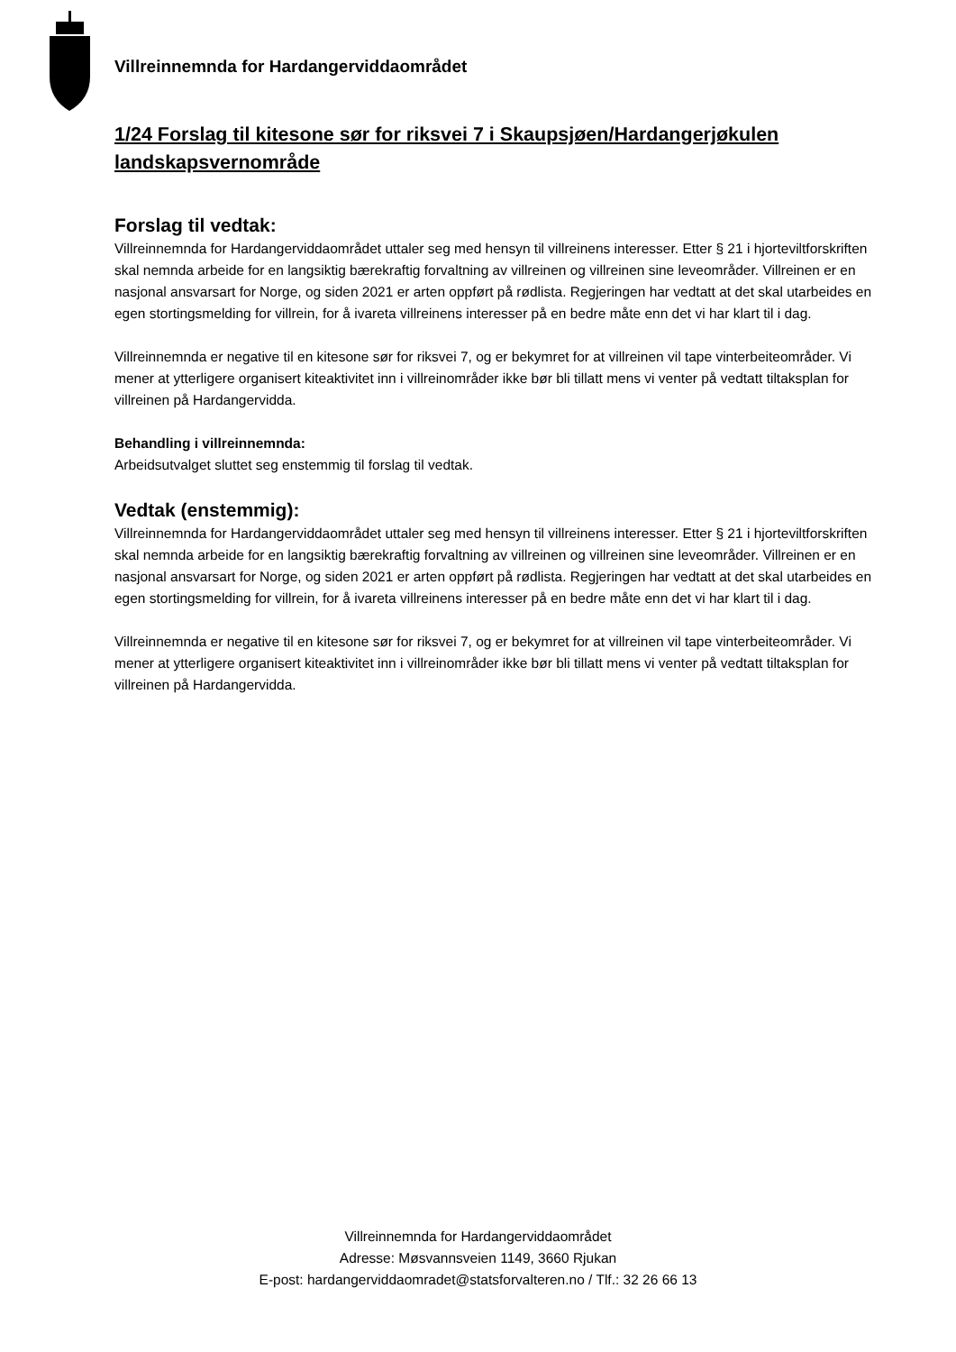Villreinnemnda for Hardangerviddaområdet
1/24 Forslag til kitesone sør for riksvei 7 i Skaupsjøen/Hardangerjøkulen landskapsvernområde
Forslag til vedtak:
Villreinnemnda for Hardangerviddaområdet uttaler seg med hensyn til villreinens interesser. Etter § 21 i hjorteviltforskriften skal nemnda arbeide for en langsiktig bærekraftig forvaltning av villreinen og villreinen sine leveområder. Villreinen er en nasjonal ansvarsart for Norge, og siden 2021 er arten oppført på rødlista. Regjeringen har vedtatt at det skal utarbeides en egen stortingsmelding for villrein, for å ivareta villreinens interesser på en bedre måte enn det vi har klart til i dag.
Villreinnemnda er negative til en kitesone sør for riksvei 7, og er bekymret for at villreinen vil tape vinterbeiteområder. Vi mener at ytterligere organisert kiteaktivitet inn i villreinområder ikke bør bli tillatt mens vi venter på vedtatt tiltaksplan for villreinen på Hardangervidda.
Behandling i villreinnemnda:
Arbeidsutvalget sluttet seg enstemmig til forslag til vedtak.
Vedtak (enstemmig):
Villreinnemnda for Hardangerviddaområdet uttaler seg med hensyn til villreinens interesser. Etter § 21 i hjorteviltforskriften skal nemnda arbeide for en langsiktig bærekraftig forvaltning av villreinen og villreinen sine leveområder. Villreinen er en nasjonal ansvarsart for Norge, og siden 2021 er arten oppført på rødlista. Regjeringen har vedtatt at det skal utarbeides en egen stortingsmelding for villrein, for å ivareta villreinens interesser på en bedre måte enn det vi har klart til i dag.
Villreinnemnda er negative til en kitesone sør for riksvei 7, og er bekymret for at villreinen vil tape vinterbeiteområder. Vi mener at ytterligere organisert kiteaktivitet inn i villreinområder ikke bør bli tillatt mens vi venter på vedtatt tiltaksplan for villreinen på Hardangervidda.
Villreinnemnda for Hardangerviddaområdet
Adresse: Møsvannsveien 1149, 3660 Rjukan
E-post: hardangerviddaomradet@statsforvalteren.no / Tlf.: 32 26 66 13